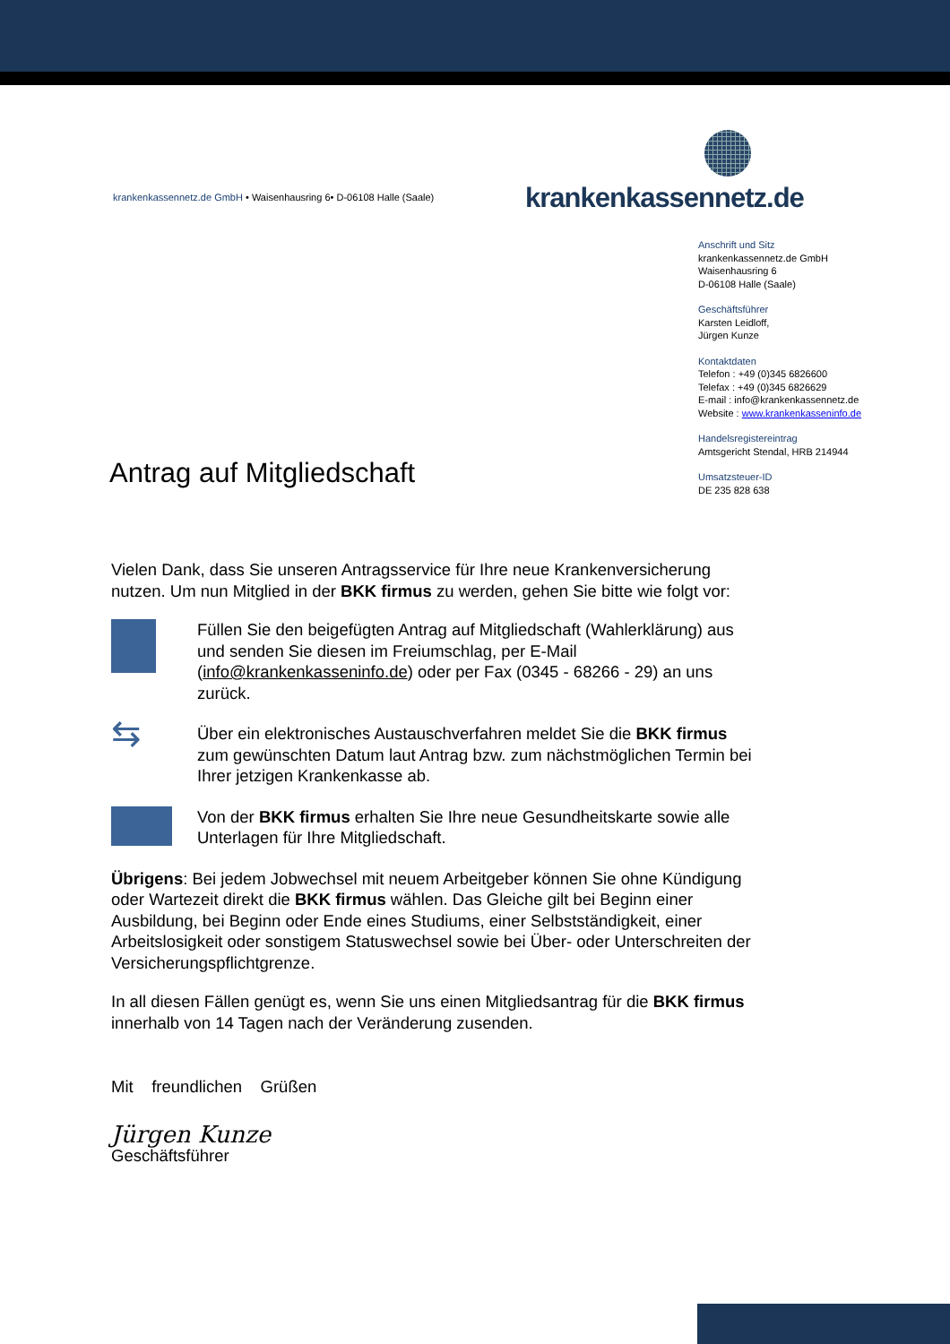krankenkassennetz.de GmbH • Waisenhausring 6• D-06108 Halle (Saale)
krankenkassennetz.de
Anschrift und Sitz
krankenkassennetz.de GmbH
Waisenhausring 6
D-06108 Halle (Saale)
Geschäftsführer
Karsten Leidloff,
Jürgen Kunze
Kontaktdaten
Telefon : +49 (0)345 6826600
Telefax : +49 (0)345 6826629
E-mail : info@krankenkassennetz.de
Website : www.krankenkasseninfo.de
Handelsregistereintrag
Amtsgericht Stendal, HRB 214944
Umsatzsteuer-ID
DE 235 828 638
Antrag auf Mitgliedschaft
Vielen Dank, dass Sie unseren Antragsservice für Ihre neue Krankenversicherung nutzen. Um nun Mitglied in der BKK firmus zu werden, gehen Sie bitte wie folgt vor:
Füllen Sie den beigefügten Antrag auf Mitgliedschaft (Wahlerklärung) aus und senden Sie diesen im Freiumschlag, per E-Mail (info@krankenkasseninfo.de) oder per Fax (0345 - 68266 - 29) an uns zurück.
⇆
Über ein elektronisches Austauschverfahren meldet Sie die BKK firmus zum gewünschten Datum laut Antrag bzw. zum nächstmöglichen Termin bei Ihrer jetzigen Krankenkasse ab.
Von der BKK firmus erhalten Sie Ihre neue Gesundheitskarte sowie alle Unterlagen für Ihre Mitgliedschaft.
Übrigens: Bei jedem Jobwechsel mit neuem Arbeitgeber können Sie ohne Kündigung oder Wartezeit direkt die BKK firmus wählen. Das Gleiche gilt bei Beginn einer Ausbildung, bei Beginn oder Ende eines Studiums, einer Selbstständigkeit, einer Arbeitslosigkeit oder sonstigem Statuswechsel sowie bei Über- oder Unterschreiten der Versicherungspflichtgrenze.
In all diesen Fällen genügt es, wenn Sie uns einen Mitgliedsantrag für die BKK firmus innerhalb von 14 Tagen nach der Veränderung zusenden.
Mit freundlichen Grüßen
Jürgen Kunze
Geschäftsführer